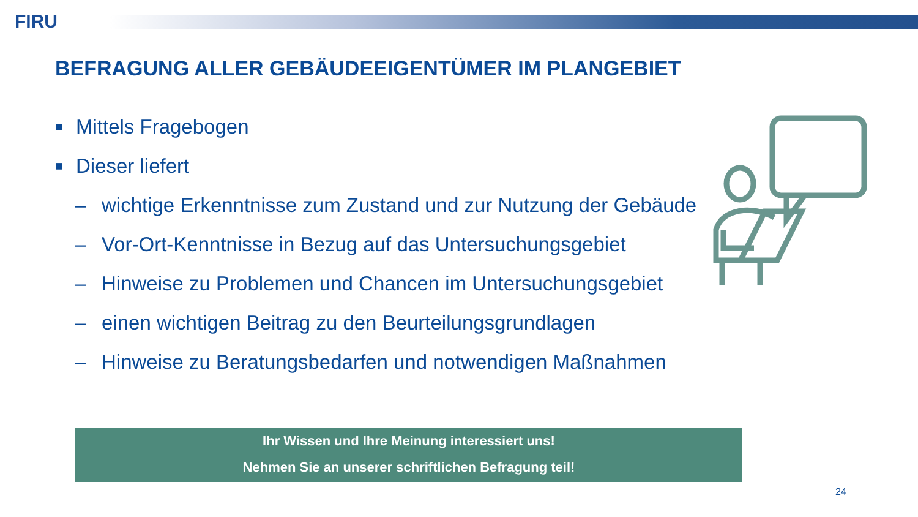FIRU
BEFRAGUNG ALLER GEBÄUDEEIGENTÜMER IM PLANGEBIET
■ Mittels Fragebogen
■ Dieser liefert
– wichtige Erkenntnisse zum Zustand und zur Nutzung der Gebäude
– Vor-Ort-Kenntnisse in Bezug auf das Untersuchungsgebiet
– Hinweise zu Problemen und Chancen im Untersuchungsgebiet
– einen wichtigen Beitrag zu den Beurteilungsgrundlagen
– Hinweise zu Beratungsbedarfen und notwendigen Maßnahmen
Ihr Wissen und Ihre Meinung interessiert uns!
Nehmen Sie an unserer schriftlichen Befragung teil!
24